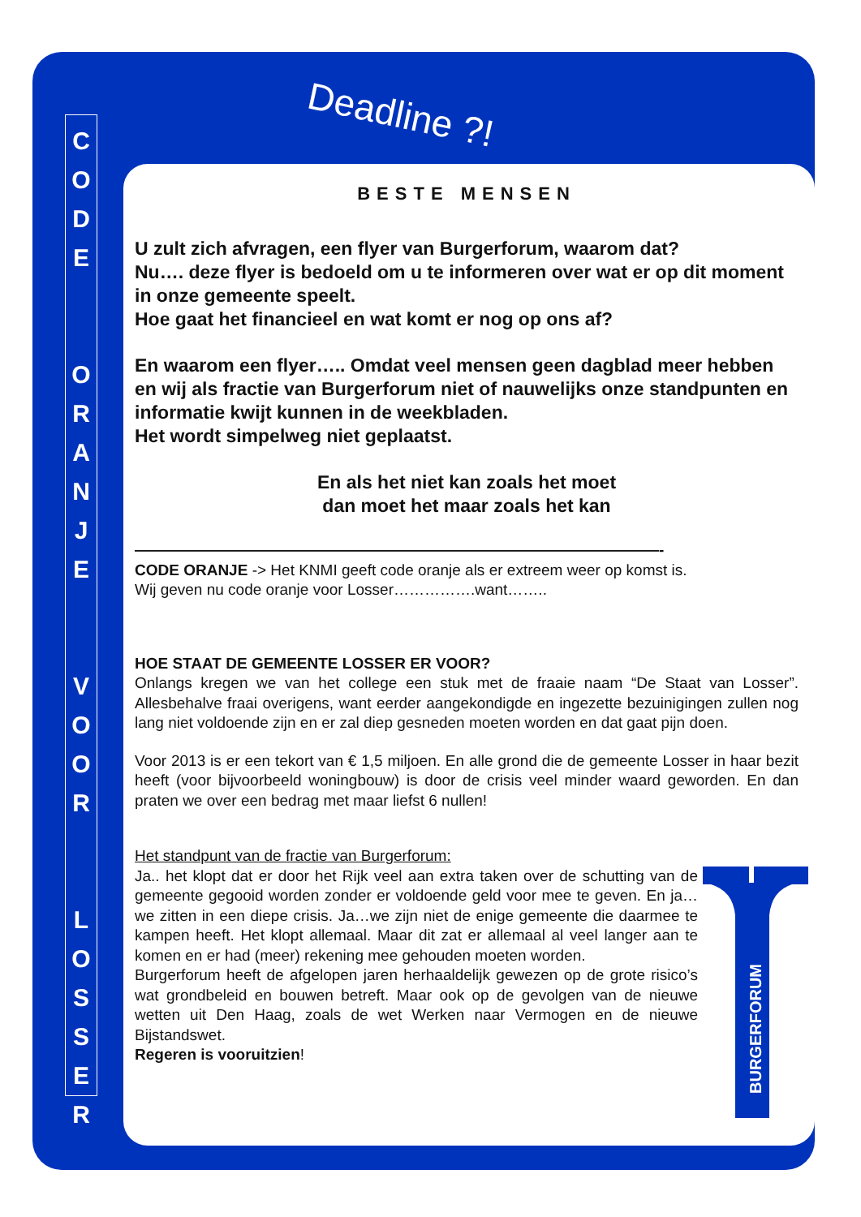C
O
D
E
O
R
A
N
J
E
V
O
O
R
L
O
S
S
E
R
Deadline ?!
BESTE MENSEN
U zult zich afvragen, een flyer van Burgerforum, waarom dat?
Nu…. deze flyer is bedoeld om u te informeren over wat er op dit moment in onze gemeente speelt.
Hoe gaat het financieel en wat komt er nog op ons af?
En waarom een flyer….. Omdat veel mensen geen dagblad meer hebben en wij als fractie van Burgerforum niet of nauwelijks onze standpunten en informatie kwijt kunnen in de weekbladen.
Het wordt simpelweg niet geplaatst.
En als het niet kan zoals het moet
dan moet het maar zoals het kan
——————————————————————————————————-
CODE ORANJE -> Het KNMI geeft code oranje als er extreem weer op komst is.
Wij geven nu code oranje voor Losser…………….want……..
HOE STAAT DE GEMEENTE LOSSER ER VOOR?
Onlangs kregen we van het college een stuk met de fraaie naam “De Staat van Losser”. Allesbehalve fraai overigens, want eerder aangekondigde en ingezette bezuinigingen zullen nog lang niet voldoende zijn en er zal diep gesneden moeten worden en dat gaat pijn doen.
Voor 2013 is er een tekort van € 1,5 miljoen. En alle grond die de gemeente Losser in haar bezit heeft (voor bijvoorbeeld woningbouw) is door de crisis veel minder waard geworden. En dan praten we over een bedrag met maar liefst 6 nullen!
Het standpunt van de fractie van Burgerforum:
BURGERFORUM
Ja.. het klopt dat er door het Rijk veel aan extra taken over de schutting van de gemeente gegooid worden zonder er voldoende geld voor mee te geven. En ja… we zitten in een diepe crisis. Ja…we zijn niet de enige gemeente die daarmee te kampen heeft. Het klopt allemaal. Maar dit zat er allemaal al veel langer aan te komen en er had (meer) rekening mee gehouden moeten worden.
Burgerforum heeft de afgelopen jaren herhaaldelijk gewezen op de grote risico’s wat grondbeleid en bouwen betreft. Maar ook op de gevolgen van de nieuwe wetten uit Den Haag, zoals de wet Werken naar Vermogen en de nieuwe Bijstandswet.
Regeren is vooruitzien!